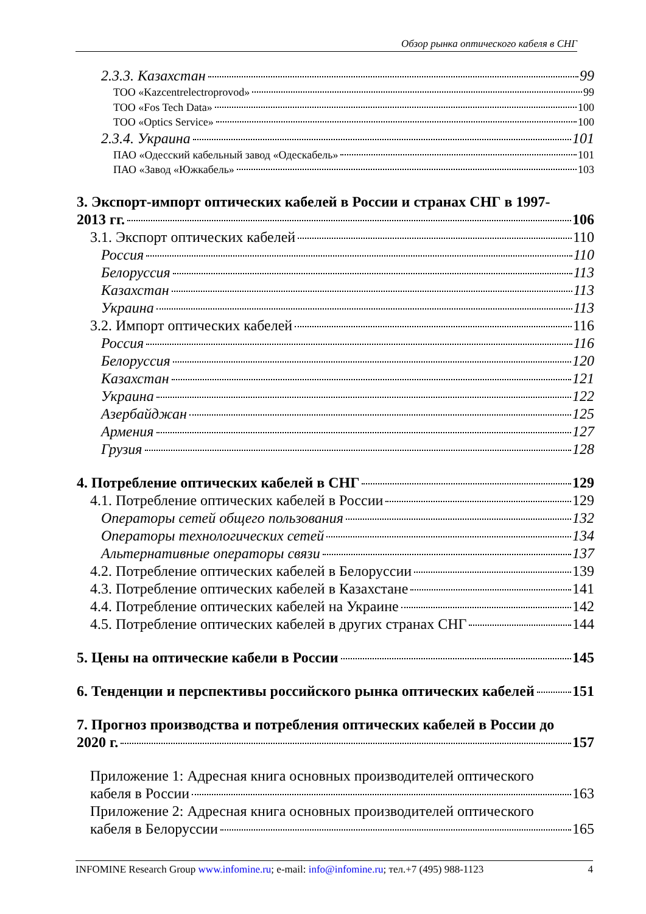Обзор рынка оптического кабеля в СНГ
2.3.3. Казахстан 99
ТОО «Kazcentrelectroprovod» 99
ТОО «Fos Tech Data» 100
ТОО «Optics Service» 100
2.3.4. Украина 101
ПАО «Одесский кабельный завод «Одескабель» 101
ПАО «Завод «Южкабель» 103
3. Экспорт-импорт оптических кабелей в России и странах СНГ в 1997-
2013 гг. 106
3.1. Экспорт оптических кабелей 110
Россия 110
Белоруссия 113
Казахстан 113
Украина 113
3.2. Импорт оптических кабелей 116
Россия 116
Белоруссия 120
Казахстан 121
Украина 122
Азербайджан 125
Армения 127
Грузия 128
4. Потребление оптических кабелей в СНГ 129
4.1. Потребление оптических кабелей в России 129
Операторы сетей общего пользования 132
Операторы технологических сетей 134
Альтернативные операторы связи 137
4.2. Потребление оптических кабелей в Белоруссии 139
4.3. Потребление оптических кабелей в Казахстане 141
4.4. Потребление оптических кабелей на Украине 142
4.5. Потребление оптических кабелей в других странах СНГ 144
5. Цены на оптические кабели в России 145
6. Тенденции и перспективы российского рынка оптических кабелей 151
7. Прогноз производства и потребления оптических кабелей в России до
2020 г. 157
Приложение 1: Адресная книга основных производителей оптического
кабеля в России 163
Приложение 2: Адресная книга основных производителей оптического
кабеля в Белоруссии 165
INFOMINE Research Group www.infomine.ru; e-mail: info@infomine.ru; тел.+7 (495) 988-1123 4